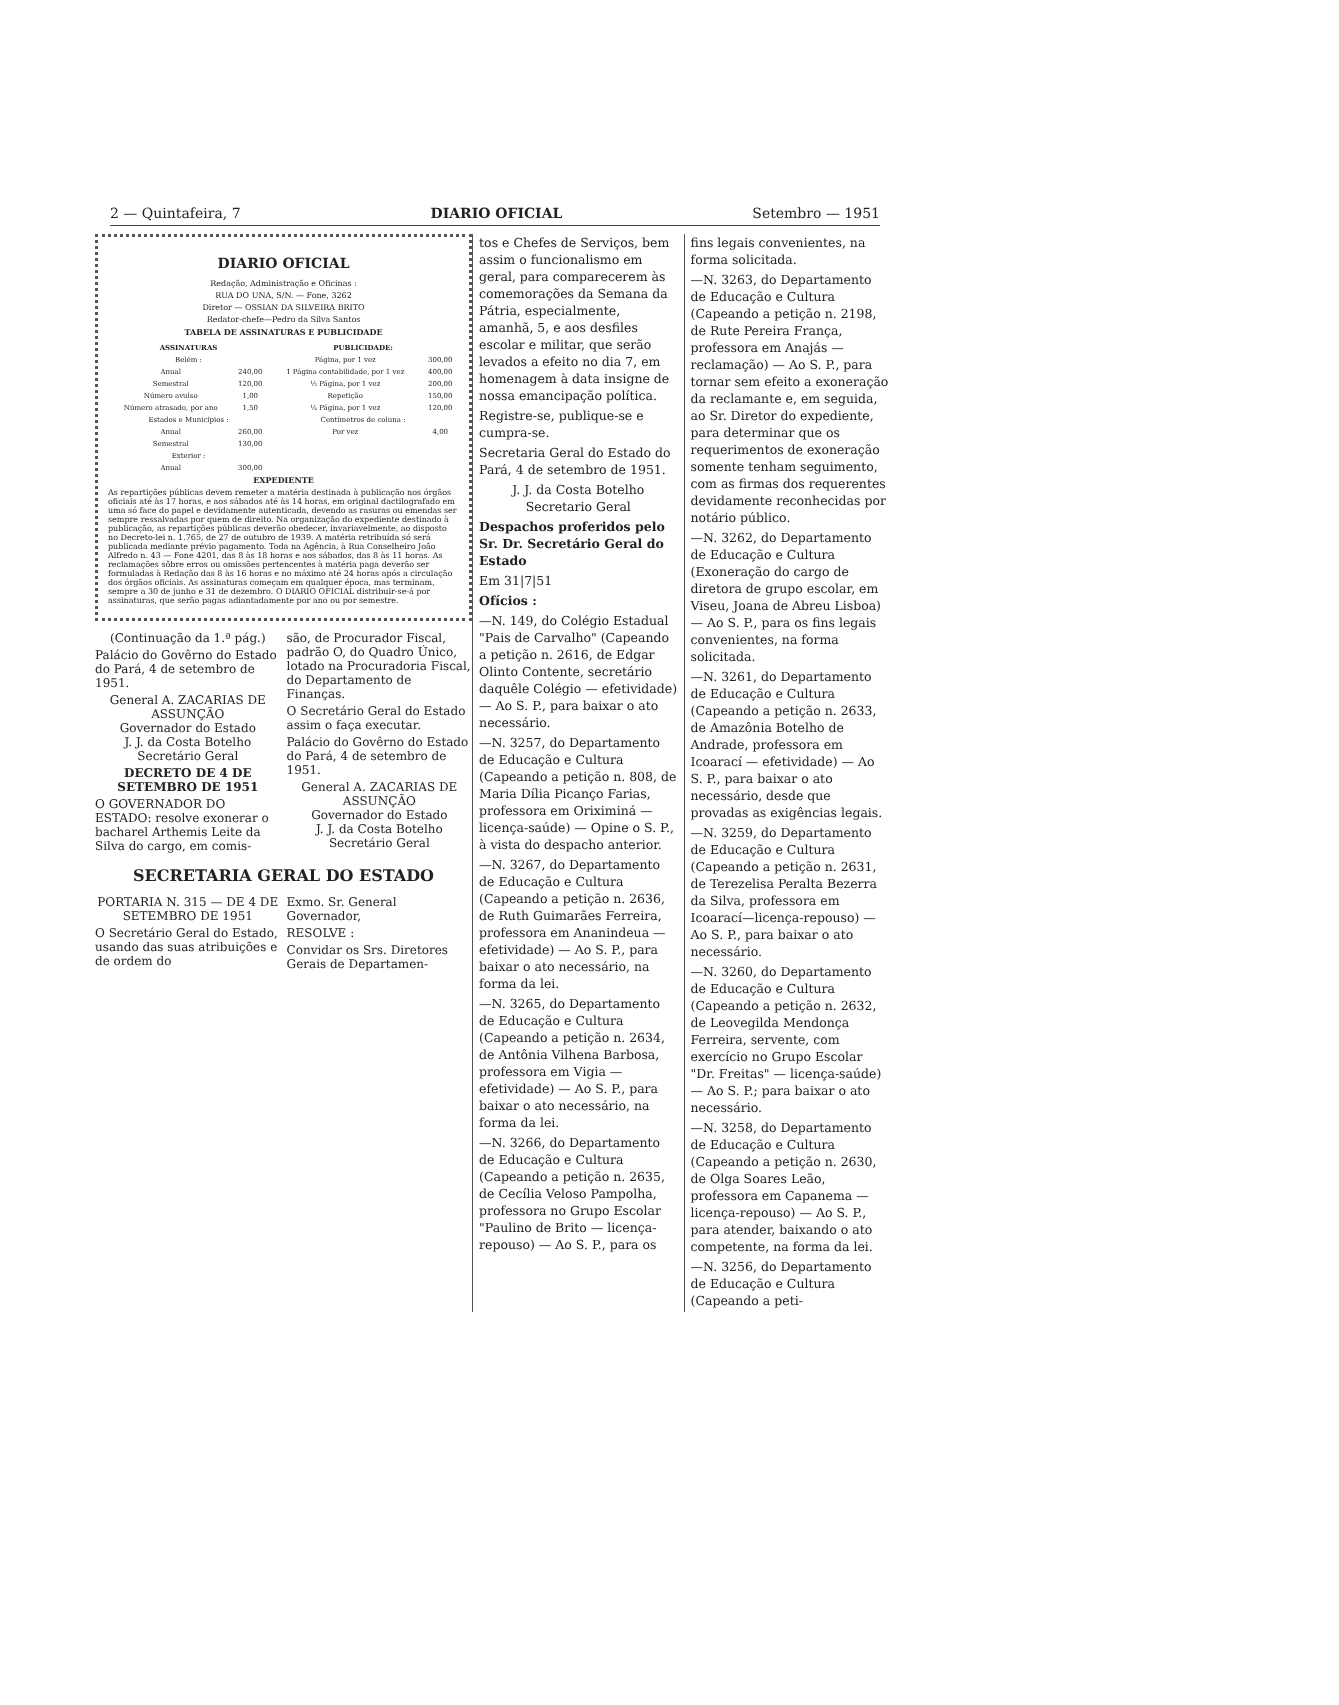2 — Quintafeira, 7 DIARIO OFICIAL Setembro — 1951
DIARIO OFICIAL
Redação, Administração e Oficinas :
RUA DO UNA, S/N. — Fone, 3262
Diretor — OSSIAN DA SILVEIRA BRITO
Redator-chefe—Pedro da Silva Santos
TABELA DE ASSINATURAS E PUBLICIDADE
| ASSINATURAS | | PUBLICIDADE: | |
| --- | --- | --- | --- |
| Belém : | | Página, por 1 vez | 300,00 |
| Anual | 240,00 | 1 Página contabilidade, por 1 vez | 400,00 |
| Semestral | 120,00 | ½ Página, por 1 vez | 200,00 |
| Número avulso | 1,00 | Repetição | 150,00 |
| Número atrasado, por ano | 1,50 | ¼ Página, por 1 vez | 120,00 |
| Estados e Municípios : | | Centímetros de coluna : | |
| Anual | 260,00 | Por vez | 4,00 |
| Semestral | 130,00 | | |
| Exterior : | | | |
| Anual | 300,00 | | |
EXPEDIENTE
As repartições públicas devem remeter a matéria destinada à publicação nos órgãos oficiais até às 17 horas, e aos sábados até às 14 horas, em original dactilografado em uma só face do papel e devidamente autenticada, devendo as rasuras ou emendas ser sempre ressalvadas por quem de direito. Na organização do expediente destinado à publicação, as repartições públicas deverão obedecer, invariavelmente, ao disposto no Decreto-lei n. 1.765, de 27 de outubro de 1939. A matéria retribuída só será publicada mediante prévio pagamento. Toda na Agência, à Rua Conselheiro João Alfredo n. 43 — Fone 4201, das 8 às 18 horas e aos sábados, das 8 às 11 horas. As reclamações sôbre erros ou omissões pertencentes à matéria paga deverão ser formuladas à Redação das 8 às 16 horas e no máximo até 24 horas após a circulação dos órgãos oficiais. As assinaturas começam em qualquer época, mas terminam, sempre a 30 de junho e 31 de dezembro. O DIARIO OFICIAL distribuir-se-á por assinaturas, que serão pagas adiantadamente por ano ou por semestre.
(Continuação da 1.ª pág.)
Palácio do Govêrno do Estado do Pará, 4 de setembro de 1951.
General A. ZACARIAS DE ASSUNÇÃO
Governador do Estado
J. J. da Costa Botelho
Secretário Geral
DECRETO DE 4 DE SETEMBRO DE 1951
O GOVERNADOR DO ESTADO: resolve exonerar o bacharel Arthemis Leite da Silva do cargo, em comis-
são, de Procurador Fiscal, padrão O, do Quadro Único, lotado na Procuradoria Fiscal, do Departamento de Finanças.
O Secretário Geral do Estado assim o faça executar.
Palácio do Govêrno do Estado do Pará, 4 de setembro de 1951.
General A. ZACARIAS DE ASSUNÇÃO
Governador do Estado
J. J. da Costa Botelho
Secretário Geral
SECRETARIA GERAL DO ESTADO
PORTARIA N. 315 — DE 4 DE SETEMBRO DE 1951
O Secretário Geral do Estado, usando das suas atribuições e de ordem do
Exmo. Sr. General Governador,
RESOLVE :
Convidar os Srs. Diretores Gerais de Departamen-
tos e Chefes de Serviços, bem assim o funcionalismo em geral, para comparecerem às comemorações da Semana da Pátria, especialmente, amanhã, 5, e aos desfiles escolar e militar, que serão levados a efeito no dia 7, em homenagem à data insigne de nossa emancipação política.
Registre-se, publique-se e cumpra-se.
Secretaria Geral do Estado do Pará, 4 de setembro de 1951.
J. J. da Costa Botelho
Secretario Geral
Despachos proferidos pelo Sr. Dr. Secretário Geral do Estado
Em 31|7|51
Ofícios :
—N. 149, do Colégio Estadual "Pais de Carvalho" (Capeando a petição n. 2616, de Edgar Olinto Contente, secretário daquêle Colégio — efetividade) — Ao S. P., para baixar o ato necessário.
—N. 3257, do Departamento de Educação e Cultura (Capeando a petição n. 808, de Maria Dília Picanço Farias, professora em Oriximiná — licença-saúde) — Opine o S. P., à vista do despacho anterior.
—N. 3267, do Departamento de Educação e Cultura (Capeando a petição n. 2636, de Ruth Guimarães Ferreira, professora em Ananindeua — efetividade) — Ao S. P., para baixar o ato necessário, na forma da lei.
—N. 3265, do Departamento de Educação e Cultura (Capeando a petição n. 2634, de Antônia Vilhena Barbosa, professora em Vigia — efetividade) — Ao S. P., para baixar o ato necessário, na forma da lei.
—N. 3266, do Departamento de Educação e Cultura (Capeando a petição n. 2635, de Cecília Veloso Pampolha, professora no Grupo Escolar "Paulino de Brito — licença-repouso) — Ao S. P., para os
fins legais convenientes, na forma solicitada.
—N. 3263, do Departamento de Educação e Cultura (Capeando a petição n. 2198, de Rute Pereira França, professora em Anajás — reclamação) — Ao S. P., para tornar sem efeito a exoneração da reclamante e, em seguida, ao Sr. Diretor do expediente, para determinar que os requerimentos de exoneração somente tenham seguimento, com as firmas dos requerentes devidamente reconhecidas por notário público.
—N. 3262, do Departamento de Educação e Cultura (Exoneração do cargo de diretora de grupo escolar, em Viseu, Joana de Abreu Lisboa) — Ao S. P., para os fins legais convenientes, na forma solicitada.
—N. 3261, do Departamento de Educação e Cultura (Capeando a petição n. 2633, de Amazônia Botelho de Andrade, professora em Icoarací — efetividade) — Ao S. P., para baixar o ato necessário, desde que provadas as exigências legais.
—N. 3259, do Departamento de Educação e Cultura (Capeando a petição n. 2631, de Terezelisa Peralta Bezerra da Silva, professora em Icoarací—licença-repouso) — Ao S. P., para baixar o ato necessário.
—N. 3260, do Departamento de Educação e Cultura (Capeando a petição n. 2632, de Leovegilda Mendonça Ferreira, servente, com exercício no Grupo Escolar "Dr. Freitas" — licença-saúde) — Ao S. P.; para baixar o ato necessário.
—N. 3258, do Departamento de Educação e Cultura (Capeando a petição n. 2630, de Olga Soares Leão, professora em Capanema — licença-repouso) — Ao S. P., para atender, baixando o ato competente, na forma da lei.
—N. 3256, do Departamento de Educação e Cultura (Capeando a peti-